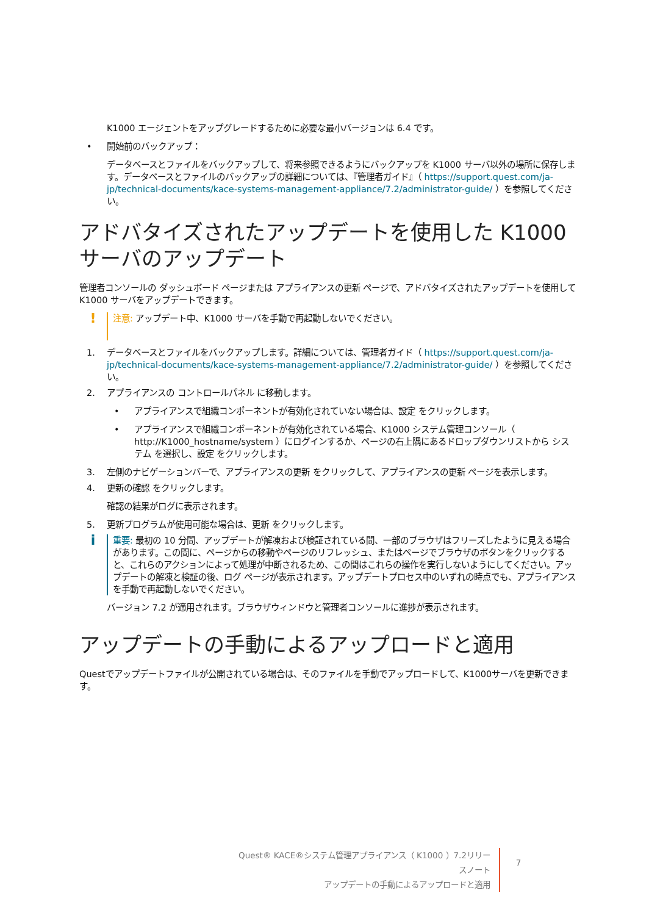K1000 エージェントをアップグレードするために必要な最小バージョンは 6.4 です。
• 開始前のバックアップ：
データベースとファイルをバックアップして、将来参照できるようにバックアップを K1000 サーバ以外の場所に保存します。データベースとファイルのバックアップの詳細については、『管理者ガイド』（ https://support.quest.com/ja-jp/technical-documents/kace-systems-management-appliance/7.2/administrator-guide/ ）を参照してください。
アドバタイズされたアップデートを使用した K1000 サーバのアップデート
管理者コンソールの ダッシュボード ページまたは アプライアンスの更新 ページで、アドバタイズされたアップデートを使用して K1000 サーバをアップデートできます。
! 注意: アップデート中、K1000 サーバを手動で再起動しないでください。
1. データベースとファイルをバックアップします。詳細については、管理者ガイド（ https://support.quest.com/ja-jp/technical-documents/kace-systems-management-appliance/7.2/administrator-guide/ ）を参照してください。
2. アプライアンスの コントロールパネル に移動します。
• アプライアンスで組織コンポーネントが有効化されていない場合は、設定 をクリックします。
• アプライアンスで組織コンポーネントが有効化されている場合、K1000 システム管理コンソール（ http://K1000_hostname/system ）にログインするか、ページの右上隅にあるドロップダウンリストから システム を選択し、設定 をクリックします。
3. 左側のナビゲーションバーで、アプライアンスの更新 をクリックして、アプライアンスの更新 ページを表示します。
4. 更新の確認 をクリックします。
確認の結果がログに表示されます。
5. 更新プログラムが使用可能な場合は、更新 をクリックします。
i重要: 最初の 10 分間、アップデートが解凍および検証されている間、一部のブラウザはフリーズしたように見える場合があります。この間に、ページからの移動やページのリフレッシュ、またはページでブラウザのボタンをクリックすると、これらのアクションによって処理が中断されるため、この間はこれらの操作を実行しないようにしてください。アップデートの解凍と検証の後、ログ ページが表示されます。アップデートプロセス中のいずれの時点でも、アプライアンスを手動で再起動しないでください。
バージョン 7.2 が適用されます。ブラウザウィンドウと管理者コンソールに進捗が表示されます。
アップデートの手動によるアップロードと適用
Questでアップデートファイルが公開されている場合は、そのファイルを手動でアップロードして、K1000サーバを更新できます。
Quest® KACE®システム管理アプライアンス（ K1000 ）7.2リリースノート
アップデートの手動によるアップロードと適用
7